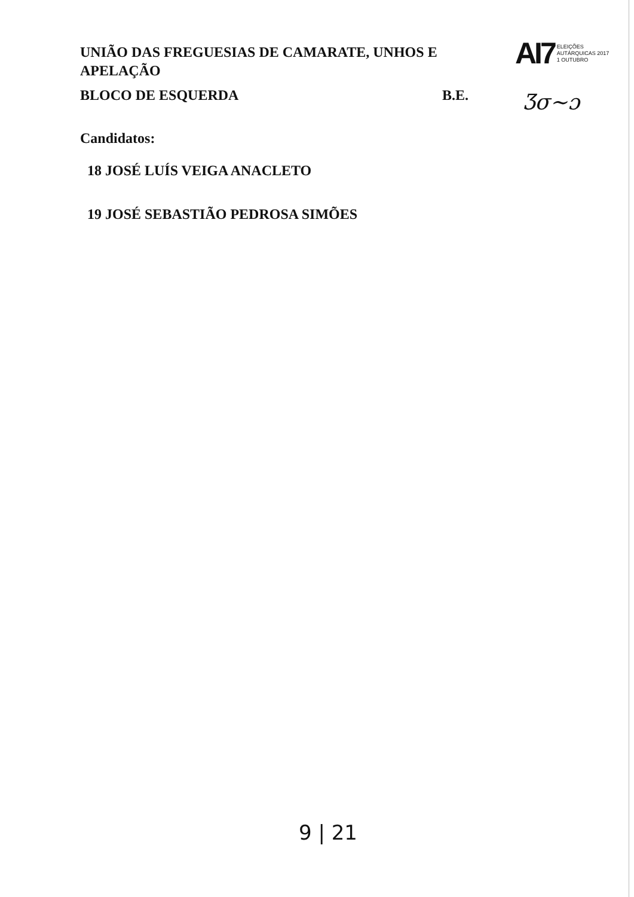UNIÃO DAS FREGUESIAS DE CAMARATE, UNHOS E APELAÇÃO
BLOCO DE ESQUERDA B.E.
AI7 ELEIÇÕES
AUTÁRQUICAS 2017
1 OUTUBRO
Ʒσ~ɔ
Candidatos:
18 JOSÉ LUÍS VEIGA ANACLETO
19 JOSÉ SEBASTIÃO PEDROSA SIMÕES
9 | 21